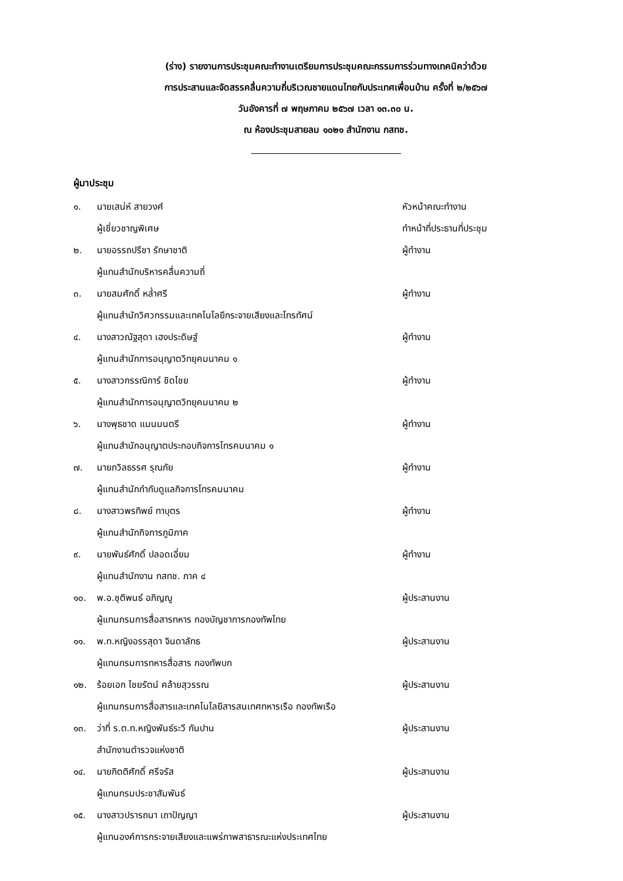(ร่าง) รายงานการประชุมคณะทำงานเตรียมการประชุมคณะกรรมการร่วมทางเทคนิคว่าด้วย
การประสานและจัดสรรคลื่นความถี่บริเวณชายแดนไทยกับประเทศเพื่อนบ้าน ครั้งที่ ๒/๒๕๖๗
วันอังคารที่ ๗ พฤษภาคม ๒๕๖๗ เวลา ๑๓.๓๐ น.
ณ ห้องประชุมสายลม ๑๐๒๑ สำนักงาน กสทช.
ผู้มาประชุม
| ๑. | นายเสน่ห์ สายวงศ์ | หัวหน้าคณะทำงาน |
| | ผู้เชี่ยวชาญพิเศษ | ทำหน้าที่ประธานที่ประชุม |
| ๒. | นายอรรถปรีชา รักษาชาติ | ผู้ทำงาน |
| | ผู้แทนสำนักบริหารคลื่นความถี่ | |
| ๓. | นายสมศักดิ์ หล่ำศรี | ผู้ทำงาน |
| | ผู้แทนสำนักวิศวกรรมและเทคโนโลยีกระจายเสียงและโทรทัศน์ | |
| ๔. | นางสาวณัฐสุดา เฮงประดิษฐ์ | ผู้ทำงาน |
| | ผู้แทนสำนักการอนุญาตวิทยุคมนาคม ๑ | |
| ๕. | นางสาวกรรณิการ์ ชิดไชย | ผู้ทำงาน |
| | ผู้แทนสำนักการอนุญาตวิทยุคมนาคม ๒ | |
| ๖. | นางพุธชาด แมนมนตรี | ผู้ทำงาน |
| | ผู้แทนสำนักอนุญาตประกอบกิจการโทรคมนาคม ๑ | |
| ๗. | นายภวิลธรรศ รุณภัย | ผู้ทำงาน |
| | ผู้แทนสำนักกำกับดูแลกิจการโทรคมนาคม | |
| ๘. | นางสาวพรทิพย์ ทาบุตร | ผู้ทำงาน |
| | ผู้แทนสำนักกิจการภูมิภาค | |
| ๙. | นายพันธ์ศักดิ์ ปลอดเอี่ยม | ผู้ทำงาน |
| | ผู้แทนสำนักงาน กสทช. ภาค ๔ | |
| ๑๐. | พ.อ.ชุติพนธ์ อภิญญู | ผู้ประสานงาน |
| | ผู้แทนกรมการสื่อสารทหาร กองบัญชาการกองทัพไทย | |
| ๑๑. | พ.ท.หญิงอรรสุดา จินดาลัทธ | ผู้ประสานงาน |
| | ผู้แทนกรมการทหารสื่อสาร กองทัพบก | |
| ๑๒. | ร้อยเอก ไชยรัตน์ คล้ายสุวรรณ | ผู้ประสานงาน |
| | ผู้แทนกรมการสื่อสารและเทคโนโลยีสารสนเทศทหารเรือ กองทัพเรือ | |
| ๑๓. | ว่าที่ ร.ต.ท.หญิงพันธ์ระวี กันปาน | ผู้ประสานงาน |
| | สำนักงานตำรวจแห่งชาติ | |
| ๑๔. | นายกิตติศักดิ์ ศรีจรัส | ผู้ประสานงาน |
| | ผู้แทนกรมประชาสัมพันธ์ | |
| ๑๕. | นางสาวปรารถนา เถาปัญญา | ผู้ประสานงาน |
| | ผู้แทนองค์การกระจายเสียงและแพร่ภาพสาธารณะแห่งประเทศไทย | |